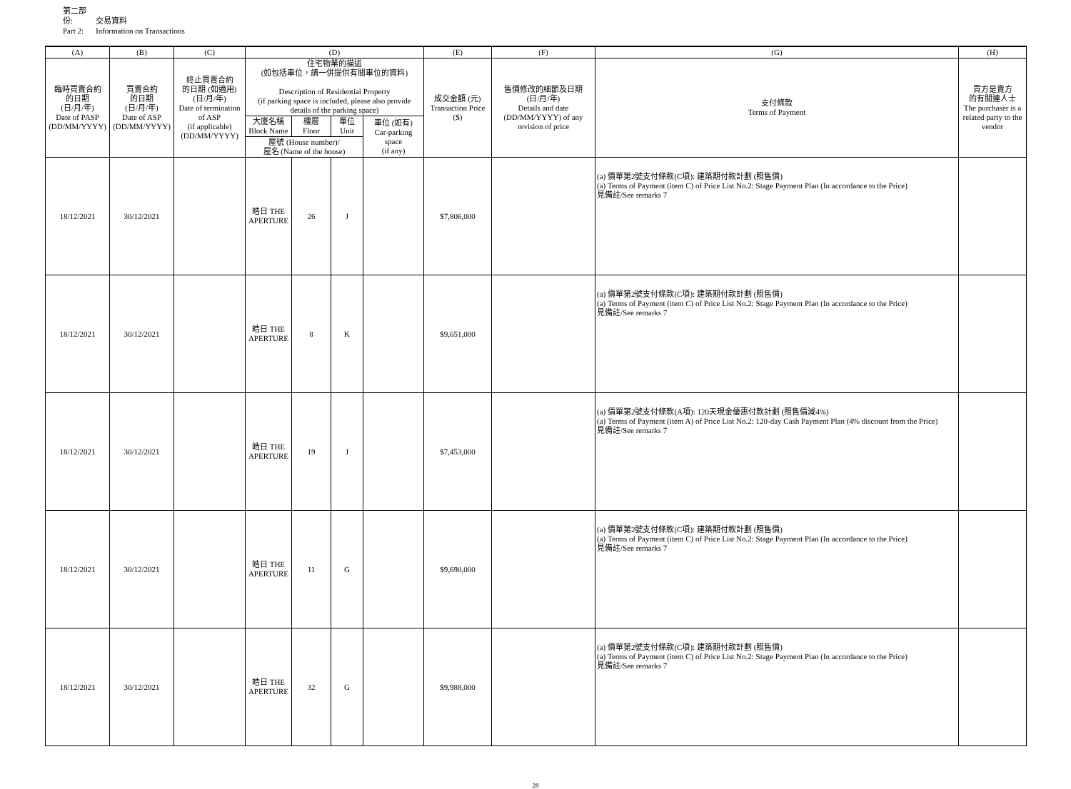第二部份: 交易資料
Part 2: Information on Transactions
| (A) | (B) | (C) | (D) | | | | (E) | (F) | (G) | (H) |
| --- | --- | --- | --- | --- | --- | --- | --- | --- | --- | --- |
| 臨時買賣合約 的日期 (日/月/年) Date of PASP (DD/MM/YYYY) | 買賣合約 的日期 (日/月/年) Date of ASP (DD/MM/YYYY) | 終止買賣合約 的日期 (如適用) (日/月/年) Date of termination of ASP (if applicable) (DD/MM/YYYY) | 住宅物業的描述 (如包括車位，請一併提供有關車位的資料) Description of Residential Property (if parking space is included, please also provide details of the parking space) | | | | 成交金額 (元) Transaction Price ($) | 售價修改的細節及日期 (日/月/年) Details and date (DD/MM/YYYY) of any revision of price | 支付條款 Terms of Payment | 買方是賣方 的有關連人士 The purchaser is a related party to the vendor |
| | | | 大廈名稱 Block Name | 樓層 Floor | 單位 Unit | 車位 (如有) Car-parking space (if any) | | | | |
| | | | 屋號 (House number)/ 屋名 (Name of the house) | | | | | | | |
| 18/12/2021 | 30/12/2021 | | 皓日 THE APERTURE | 26 | J | | $7,806,000 | | (a) 價單第2號支付條款(C項): 建築期付款計劃 (照售價) (a) Terms of Payment (item C) of Price List No.2: Stage Payment Plan (In accordance to the Price) 見備註/See remarks 7 | |
| 18/12/2021 | 30/12/2021 | | 皓日 THE APERTURE | 8 | K | | $9,651,000 | | (a) 價單第2號支付條款(C項): 建築期付款計劃 (照售價) (a) Terms of Payment (item C) of Price List No.2: Stage Payment Plan (In accordance to the Price) 見備註/See remarks 7 | |
| 18/12/2021 | 30/12/2021 | | 皓日 THE APERTURE | 19 | J | | $7,453,000 | | (a) 價單第2號支付條款(A項): 120天現金優惠付款計劃 (照售價減4%) (a) Terms of Payment (item A) of Price List No.2: 120-day Cash Payment Plan (4% discount from the Price) 見備註/See remarks 7 | |
| 18/12/2021 | 30/12/2021 | | 皓日 THE APERTURE | 11 | G | | $9,690,000 | | (a) 價單第2號支付條款(C項): 建築期付款計劃 (照售價) (a) Terms of Payment (item C) of Price List No.2: Stage Payment Plan (In accordance to the Price) 見備註/See remarks 7 | |
| 18/12/2021 | 30/12/2021 | | 皓日 THE APERTURE | 32 | G | | $9,988,000 | | (a) 價單第2號支付條款(C項): 建築期付款計劃 (照售價) (a) Terms of Payment (item C) of Price List No.2: Stage Payment Plan (In accordance to the Price) 見備註/See remarks 7 | |
28